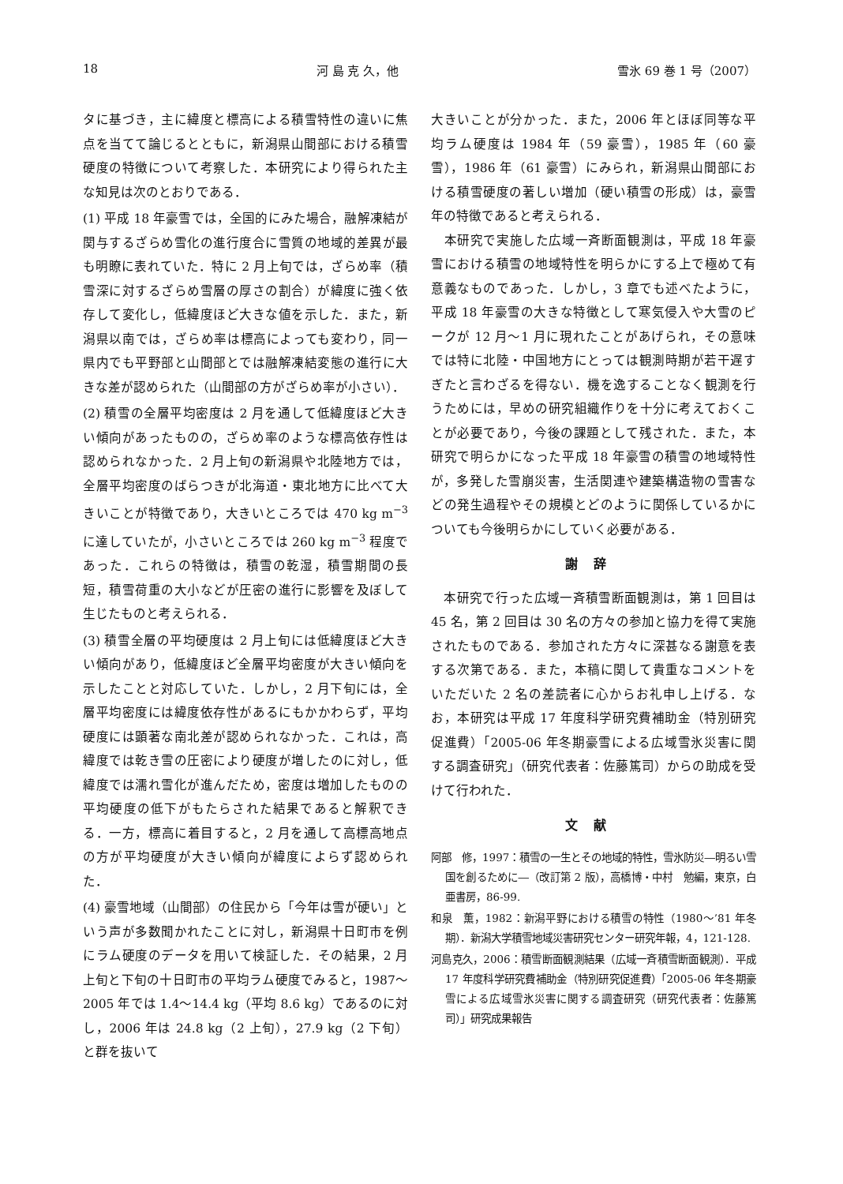18 河 島 克 久，他 雪氷 69 巻 1 号（2007）
タに基づき，主に緯度と標高による積雪特性の違いに焦点を当てて論じるとともに，新潟県山間部における積雪硬度の特徴について考察した．本研究により得られた主な知見は次のとおりである．
(1) 平成 18 年豪雪では，全国的にみた場合，融解凍結が関与するざらめ雪化の進行度合に雪質の地域的差異が最も明瞭に表れていた．特に 2 月上旬では，ざらめ率（積雪深に対するざらめ雪層の厚さの割合）が緯度に強く依存して変化し，低緯度ほど大きな値を示した．また，新潟県以南では，ざらめ率は標高によっても変わり，同一県内でも平野部と山間部とでは融解凍結変態の進行に大きな差が認められた（山間部の方がざらめ率が小さい）．
(2) 積雪の全層平均密度は 2 月を通して低緯度ほど大きい傾向があったものの，ざらめ率のような標高依存性は認められなかった．2 月上旬の新潟県や北陸地方では，全層平均密度のばらつきが北海道・東北地方に比べて大きいことが特徴であり，大きいところでは 470 kg m<sup>−3</sup> に達していたが，小さいところでは 260 kg m<sup>−3</sup> 程度であった．これらの特徴は，積雪の乾湿，積雪期間の長短，積雪荷重の大小などが圧密の進行に影響を及ぼして生じたものと考えられる．
(3) 積雪全層の平均硬度は 2 月上旬には低緯度ほど大きい傾向があり，低緯度ほど全層平均密度が大きい傾向を示したことと対応していた．しかし，2 月下旬には，全層平均密度には緯度依存性があるにもかかわらず，平均硬度には顕著な南北差が認められなかった．これは，高緯度では乾き雪の圧密により硬度が増したのに対し，低緯度では濡れ雪化が進んだため，密度は増加したものの平均硬度の低下がもたらされた結果であると解釈できる．一方，標高に着目すると，2 月を通して高標高地点の方が平均硬度が大きい傾向が緯度によらず認められた．
(4) 豪雪地域（山間部）の住民から「今年は雪が硬い」という声が多数聞かれたことに対し，新潟県十日町市を例にラム硬度のデータを用いて検証した．その結果，2 月上旬と下旬の十日町市の平均ラム硬度でみると，1987～2005 年では 1.4～14.4 kg（平均 8.6 kg）であるのに対し，2006 年は 24.8 kg（2 上旬），27.9 kg（2 下旬）と群を抜いて
大きいことが分かった．また，2006 年とほぼ同等な平均ラム硬度は 1984 年（59 豪雪），1985 年（60 豪雪），1986 年（61 豪雪）にみられ，新潟県山間部における積雪硬度の著しい増加（硬い積雪の形成）は，豪雪年の特徴であると考えられる．
　本研究で実施した広域一斉断面観測は，平成 18 年豪雪における積雪の地域特性を明らかにする上で極めて有意義なものであった．しかし，3 章でも述べたように，平成 18 年豪雪の大きな特徴として寒気侵入や大雪のピークが 12 月～1 月に現れたことがあげられ，その意味では特に北陸・中国地方にとっては観測時期が若干遅すぎたと言わざるを得ない．機を逸することなく観測を行うためには，早めの研究組織作りを十分に考えておくことが必要であり，今後の課題として残された．また，本研究で明らかになった平成 18 年豪雪の積雪の地域特性が，多発した雪崩災害，生活関連や建築構造物の雪害などの発生過程やその規模とどのように関係しているかについても今後明らかにしていく必要がある．
謝辞
　本研究で行った広域一斉積雪断面観測は，第 1 回目は 45 名，第 2 回目は 30 名の方々の参加と協力を得て実施されたものである．参加された方々に深甚なる謝意を表する次第である．また，本稿に関して貴重なコメントをいただいた 2 名の差読者に心からお礼申し上げる．なお，本研究は平成 17 年度科学研究費補助金（特別研究促進費）「2005-06 年冬期豪雪による広域雪氷災害に関する調査研究」（研究代表者：佐藤篤司）からの助成を受けて行われた．
文献
阿部　修，1997：積雪の一生とその地域的特性，雪氷防災―明るい雪国を創るために―（改訂第 2 版），高橋博・中村　勉編，東京，白亜書房，86-99.
和泉　薫，1982：新潟平野における積雪の特性（1980～’81 年冬期）．新潟大学積雪地域災害研究センター研究年報，4，121-128.
河島克久，2006：積雪断面観測結果（広域一斉積雪断面観測）．平成 17 年度科学研究費補助金（特別研究促進費）「2005-06 年冬期豪雪による広域雪氷災害に関する調査研究（研究代表者：佐藤篤司）」研究成果報告